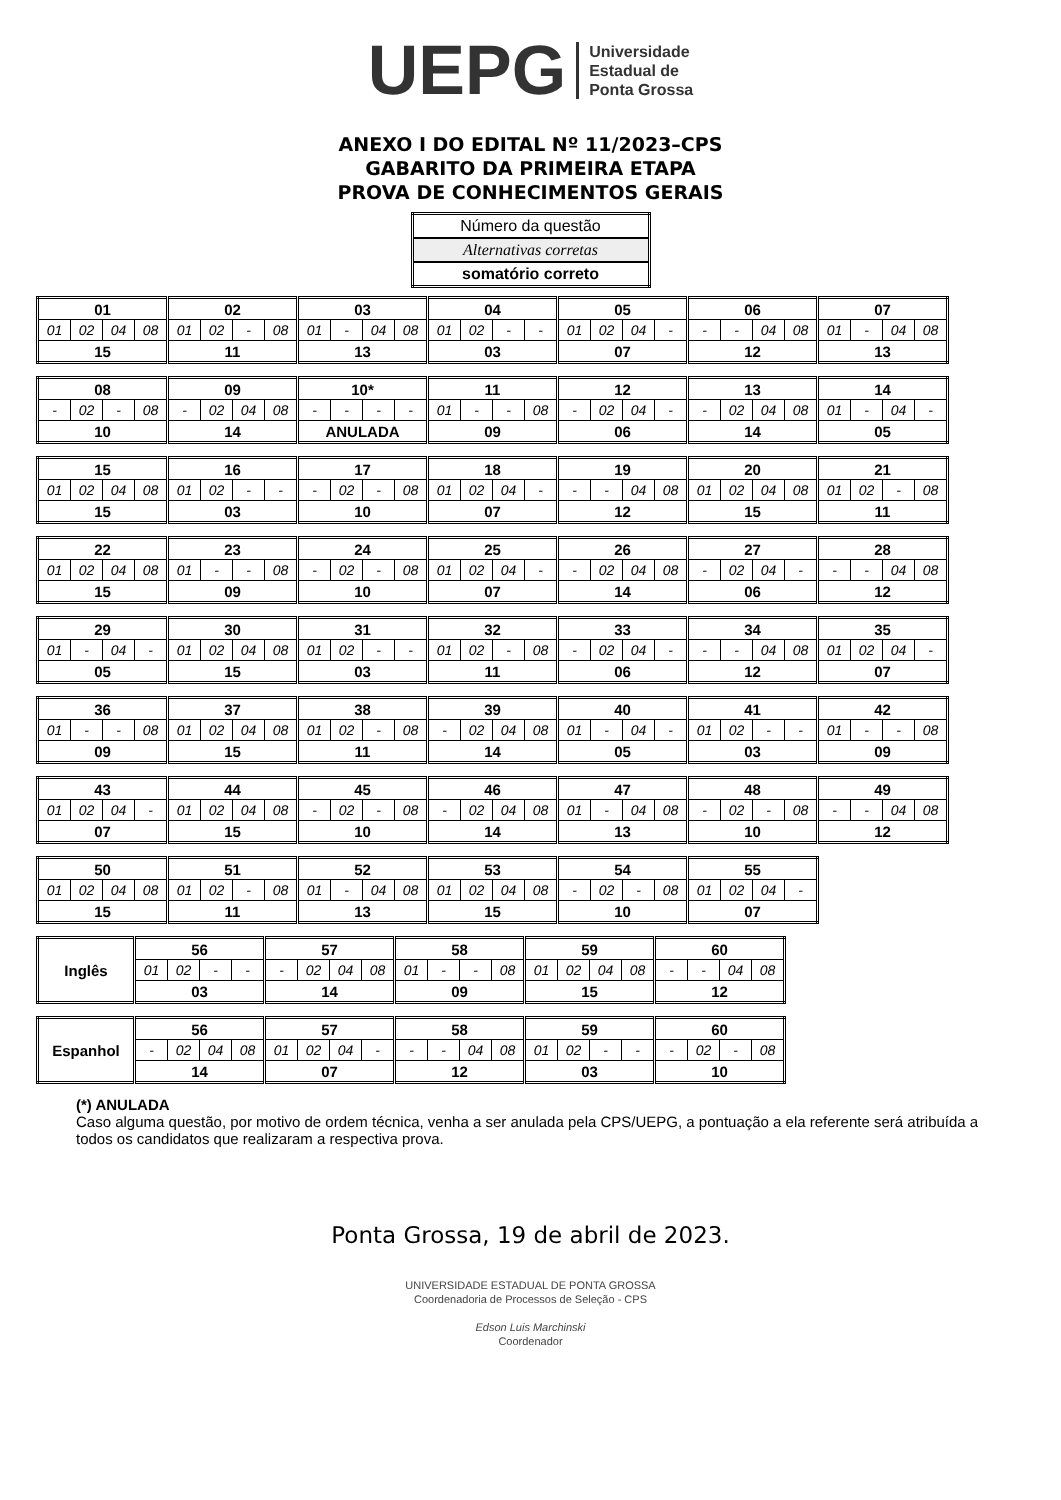UEPG Universidade
Estadual de
Ponta Grossa
ANEXO I DO EDITAL Nº 11/2023–CPS
GABARITO DA PRIMEIRA ETAPA
PROVA DE CONHECIMENTOS GERAIS
| Número da questão |
| Alternativas corretas |
| somatório correto |
| 01 | | | | 02 | | | | 03 | | | | 04 | | | | 05 | | | | 06 | | | | 07 | | | |
| 01 | 02 | 04 | 08 | 01 | 02 | - | 08 | 01 | - | 04 | 08 | 01 | 02 | - | - | 01 | 02 | 04 | - | - | - | 04 | 08 | 01 | - | 04 | 08 |
| 15 | | | | 11 | | | | 13 | | | | 03 | | | | 07 | | | | 12 | | | | 13 | | | |
| 08 | | | | 09 | | | | 10* | | | | 11 | | | | 12 | | | | 13 | | | | 14 | | | |
| - | 02 | - | 08 | - | 02 | 04 | 08 | - | - | - | - | 01 | - | - | 08 | - | 02 | 04 | - | - | 02 | 04 | 08 | 01 | - | 04 | - |
| 10 | | | | 14 | | | | ANULADA | | | | 09 | | | | 06 | | | | 14 | | | | 05 | | | |
| 15 | | | | 16 | | | | 17 | | | | 18 | | | | 19 | | | | 20 | | | | 21 | | | |
| 01 | 02 | 04 | 08 | 01 | 02 | - | - | - | 02 | - | 08 | 01 | 02 | 04 | - | - | - | 04 | 08 | 01 | 02 | 04 | 08 | 01 | 02 | - | 08 |
| 15 | | | | 03 | | | | 10 | | | | 07 | | | | 12 | | | | 15 | | | | 11 | | | |
| 22 | | | | 23 | | | | 24 | | | | 25 | | | | 26 | | | | 27 | | | | 28 | | | |
| 01 | 02 | 04 | 08 | 01 | - | - | 08 | - | 02 | - | 08 | 01 | 02 | 04 | - | - | 02 | 04 | 08 | - | 02 | 04 | - | - | - | 04 | 08 |
| 15 | | | | 09 | | | | 10 | | | | 07 | | | | 14 | | | | 06 | | | | 12 | | | |
| 29 | | | | 30 | | | | 31 | | | | 32 | | | | 33 | | | | 34 | | | | 35 | | | |
| 01 | - | 04 | - | 01 | 02 | 04 | 08 | 01 | 02 | - | - | 01 | 02 | - | 08 | - | 02 | 04 | - | - | - | 04 | 08 | 01 | 02 | 04 | - |
| 05 | | | | 15 | | | | 03 | | | | 11 | | | | 06 | | | | 12 | | | | 07 | | | |
| 36 | | | | 37 | | | | 38 | | | | 39 | | | | 40 | | | | 41 | | | | 42 | | | |
| 01 | - | - | 08 | 01 | 02 | 04 | 08 | 01 | 02 | - | 08 | - | 02 | 04 | 08 | 01 | - | 04 | - | 01 | 02 | - | - | 01 | - | - | 08 |
| 09 | | | | 15 | | | | 11 | | | | 14 | | | | 05 | | | | 03 | | | | 09 | | | |
| 43 | | | | 44 | | | | 45 | | | | 46 | | | | 47 | | | | 48 | | | | 49 | | | |
| 01 | 02 | 04 | - | 01 | 02 | 04 | 08 | - | 02 | - | 08 | - | 02 | 04 | 08 | 01 | - | 04 | 08 | - | 02 | - | 08 | - | - | 04 | 08 |
| 07 | | | | 15 | | | | 10 | | | | 14 | | | | 13 | | | | 10 | | | | 12 | | | |
| 50 | | | | 51 | | | | 52 | | | | 53 | | | | 54 | | | | 55 | | | |
| 01 | 02 | 04 | 08 | 01 | 02 | - | 08 | 01 | - | 04 | 08 | 01 | 02 | 04 | 08 | - | 02 | - | 08 | 01 | 02 | 04 | - |
| 15 | | | | 11 | | | | 13 | | | | 15 | | | | 10 | | | | 07 | | | |
| Inglês | 56 | | | | 57 | | | | 58 | | | | 59 | | | | 60 | | | |
| | 01 | 02 | - | - | - | 02 | 04 | 08 | 01 | - | - | 08 | 01 | 02 | 04 | 08 | - | - | 04 | 08 |
| | 03 | | | | 14 | | | | 09 | | | | 15 | | | | 12 | | | |
| Espanhol | 56 | | | | 57 | | | | 58 | | | | 59 | | | | 60 | | | |
| | - | 02 | 04 | 08 | 01 | 02 | 04 | - | - | - | 04 | 08 | 01 | 02 | - | - | - | 02 | - | 08 |
| | 14 | | | | 07 | | | | 12 | | | | 03 | | | | 10 | | | |
(*) ANULADA
Caso alguma questão, por motivo de ordem técnica, venha a ser anulada pela CPS/UEPG, a pontuação a ela referente será atribuída a todos os candidatos que realizaram a respectiva prova.
Ponta Grossa, 19 de abril de 2023.
UNIVERSIDADE ESTADUAL DE PONTA GROSSA
Coordenadoria de Processos de Seleção - CPS
Edson Luis Marchinski
Coordenador